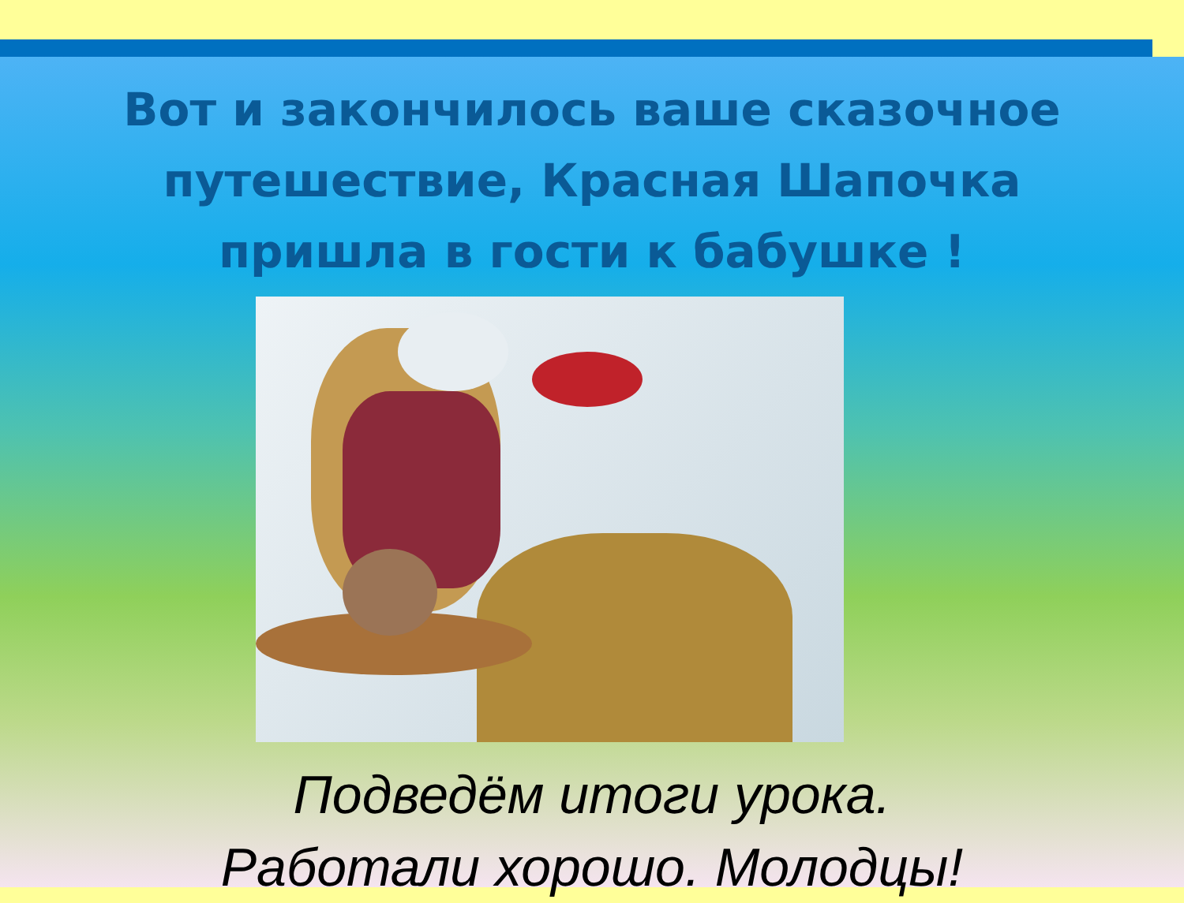Вот и закончилось ваше сказочное
путешествие, Красная Шапочка
пришла в гости к бабушке !
Подведём итоги урока.
Работали хорошо. Молодцы!